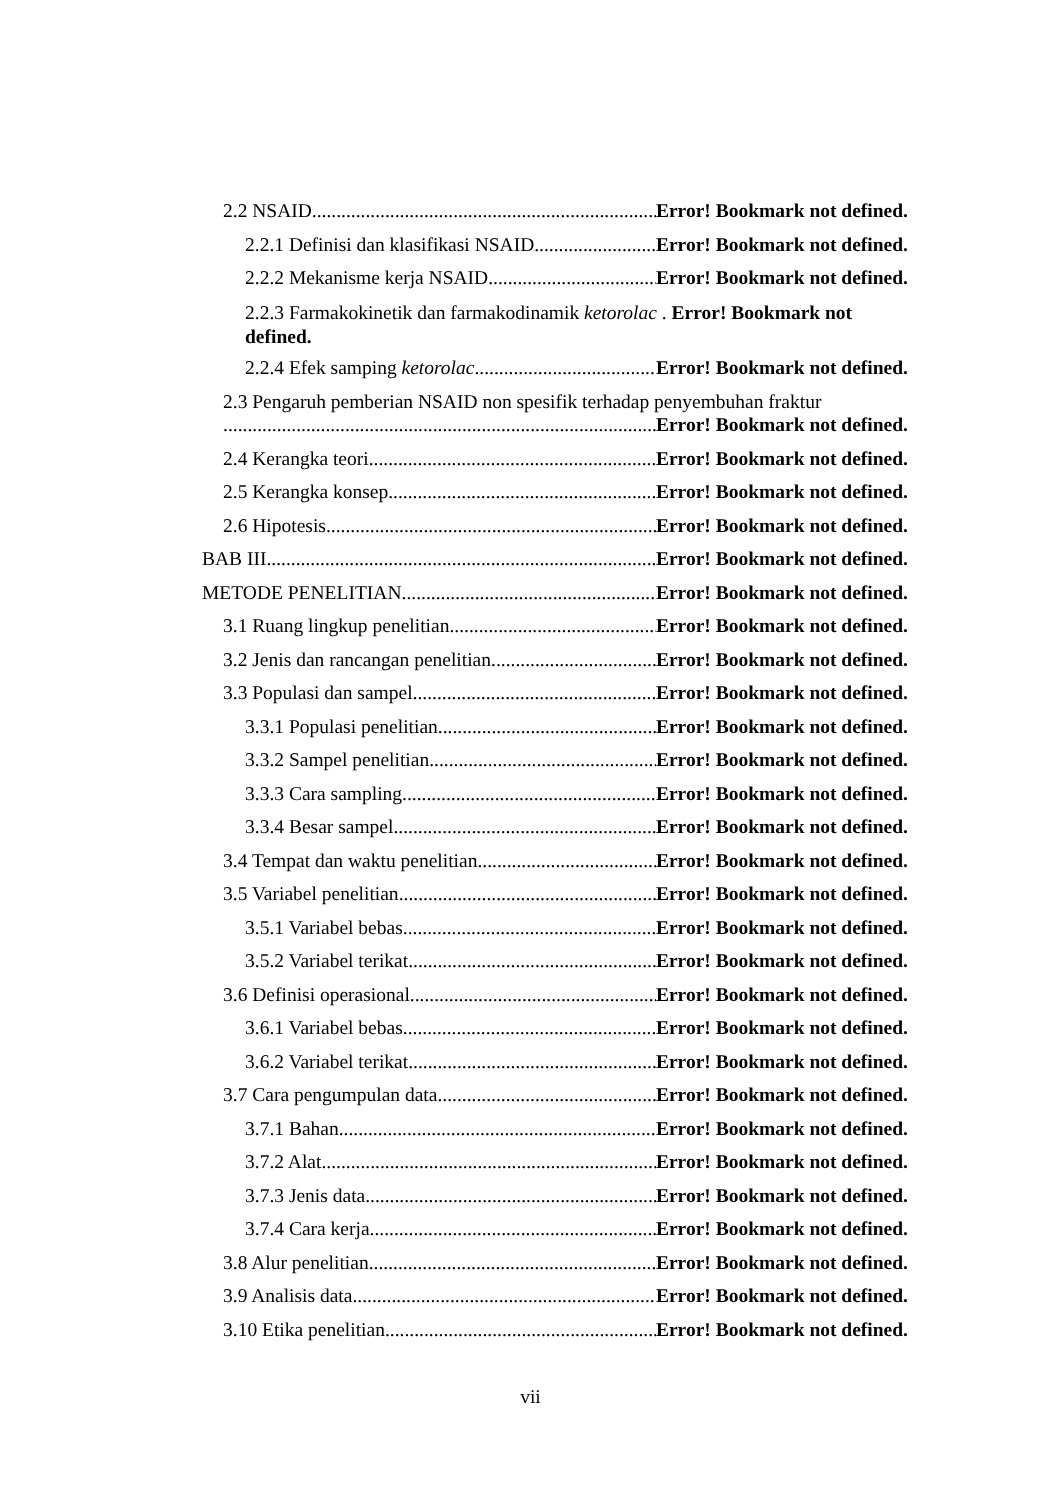2.2 NSAID Error! Bookmark not defined.
2.2.1 Definisi dan klasifikasi NSAID Error! Bookmark not defined.
2.2.2 Mekanisme kerja NSAID Error! Bookmark not defined.
2.2.3 Farmakokinetik dan farmakodinamik ketorolac . Error! Bookmark not defined.
2.2.4 Efek samping ketorolac Error! Bookmark not defined.
2.3 Pengaruh pemberian NSAID non spesifik terhadap penyembuhan fraktur
Error! Bookmark not defined.
2.4 Kerangka teori Error! Bookmark not defined.
2.5 Kerangka konsep Error! Bookmark not defined.
2.6 Hipotesis Error! Bookmark not defined.
BAB III Error! Bookmark not defined.
METODE PENELITIAN Error! Bookmark not defined.
3.1 Ruang lingkup penelitian Error! Bookmark not defined.
3.2 Jenis dan rancangan penelitian Error! Bookmark not defined.
3.3 Populasi dan sampel Error! Bookmark not defined.
3.3.1 Populasi penelitian Error! Bookmark not defined.
3.3.2 Sampel penelitian Error! Bookmark not defined.
3.3.3 Cara sampling Error! Bookmark not defined.
3.3.4 Besar sampel Error! Bookmark not defined.
3.4 Tempat dan waktu penelitian Error! Bookmark not defined.
3.5 Variabel penelitian Error! Bookmark not defined.
3.5.1 Variabel bebas Error! Bookmark not defined.
3.5.2 Variabel terikat Error! Bookmark not defined.
3.6 Definisi operasional Error! Bookmark not defined.
3.6.1 Variabel bebas Error! Bookmark not defined.
3.6.2 Variabel terikat Error! Bookmark not defined.
3.7 Cara pengumpulan data Error! Bookmark not defined.
3.7.1 Bahan Error! Bookmark not defined.
3.7.2 Alat Error! Bookmark not defined.
3.7.3 Jenis data Error! Bookmark not defined.
3.7.4 Cara kerja Error! Bookmark not defined.
3.8 Alur penelitian Error! Bookmark not defined.
3.9 Analisis data Error! Bookmark not defined.
3.10 Etika penelitian Error! Bookmark not defined.
vii